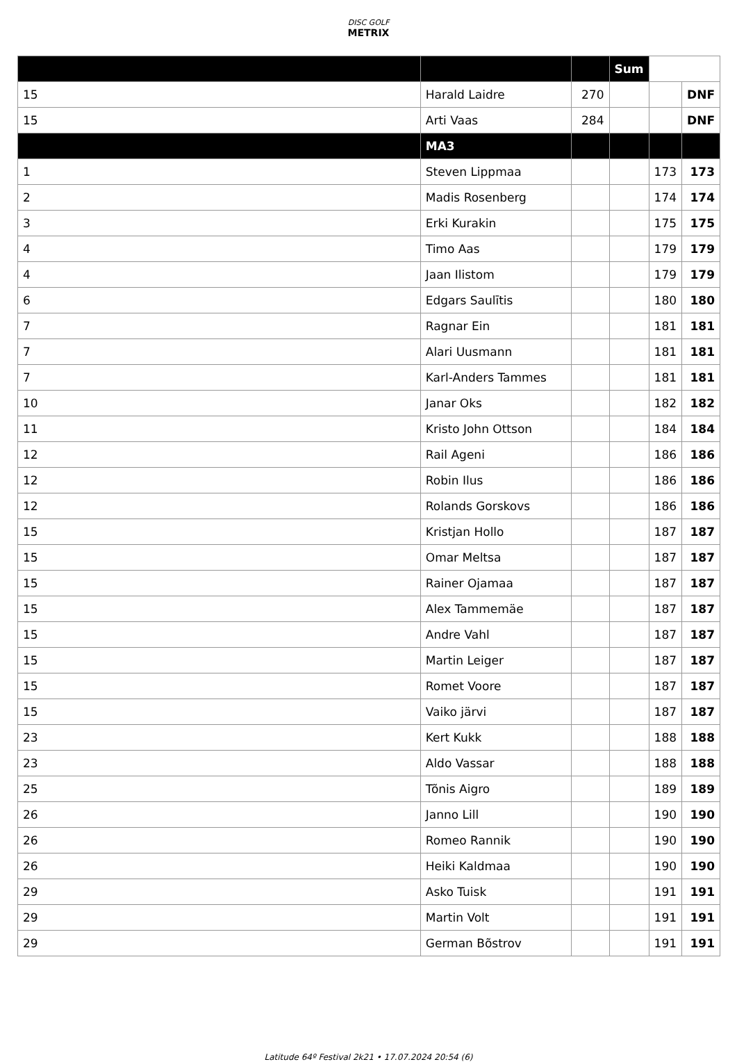DISC GOLF
METRIX
| | | | Sum | | |
| 15 | Harald Laidre | 270 | | | DNF |
| 15 | Arti Vaas | 284 | | | DNF |
| | MA3 | | | | |
| 1 | Steven Lippmaa | | | 173 | 173 |
| 2 | Madis Rosenberg | | | 174 | 174 |
| 3 | Erki Kurakin | | | 175 | 175 |
| 4 | Timo Aas | | | 179 | 179 |
| 4 | Jaan Ilistom | | | 179 | 179 |
| 6 | Edgars Saulītis | | | 180 | 180 |
| 7 | Ragnar Ein | | | 181 | 181 |
| 7 | Alari Uusmann | | | 181 | 181 |
| 7 | Karl-Anders Tammes | | | 181 | 181 |
| 10 | Janar Oks | | | 182 | 182 |
| 11 | Kristo John Ottson | | | 184 | 184 |
| 12 | Rail Ageni | | | 186 | 186 |
| 12 | Robin Ilus | | | 186 | 186 |
| 12 | Rolands Gorskovs | | | 186 | 186 |
| 15 | Kristjan Hollo | | | 187 | 187 |
| 15 | Omar Meltsa | | | 187 | 187 |
| 15 | Rainer Ojamaa | | | 187 | 187 |
| 15 | Alex Tammemäe | | | 187 | 187 |
| 15 | Andre Vahl | | | 187 | 187 |
| 15 | Martin Leiger | | | 187 | 187 |
| 15 | Romet Voore | | | 187 | 187 |
| 15 | Vaiko järvi | | | 187 | 187 |
| 23 | Kert Kukk | | | 188 | 188 |
| 23 | Aldo Vassar | | | 188 | 188 |
| 25 | Tõnis Aigro | | | 189 | 189 |
| 26 | Janno Lill | | | 190 | 190 |
| 26 | Romeo Rannik | | | 190 | 190 |
| 26 | Heiki Kaldmaa | | | 190 | 190 |
| 29 | Asko Tuisk | | | 191 | 191 |
| 29 | Martin Volt | | | 191 | 191 |
| 29 | German Bõstrov | | | 191 | 191 |
Latitude 64º Festival 2k21 • 17.07.2024 20:54 (6)